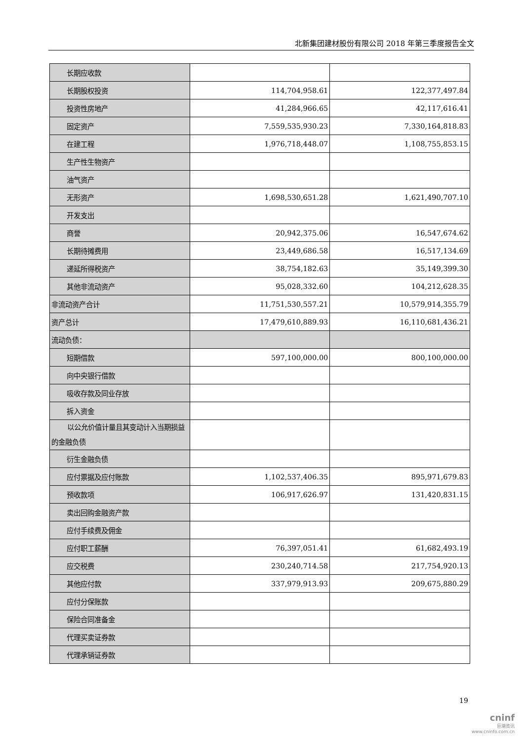北新集团建材股份有限公司 2018 年第三季度报告全文
| 长期应收款 | | |
| 长期股权投资 | 114,704,958.61 | 122,377,497.84 |
| 投资性房地产 | 41,284,966.65 | 42,117,616.41 |
| 固定资产 | 7,559,535,930.23 | 7,330,164,818.83 |
| 在建工程 | 1,976,718,448.07 | 1,108,755,853.15 |
| 生产性生物资产 | | |
| 油气资产 | | |
| 无形资产 | 1,698,530,651.28 | 1,621,490,707.10 |
| 开发支出 | | |
| 商誉 | 20,942,375.06 | 16,547,674.62 |
| 长期待摊费用 | 23,449,686.58 | 16,517,134.69 |
| 递延所得税资产 | 38,754,182.63 | 35,149,399.30 |
| 其他非流动资产 | 95,028,332.60 | 104,212,628.35 |
| 非流动资产合计 | 11,751,530,557.21 | 10,579,914,355.79 |
| 资产总计 | 17,479,610,889.93 | 16,110,681,436.21 |
| 流动负债： | | |
| 短期借款 | 597,100,000.00 | 800,100,000.00 |
| 向中央银行借款 | | |
| 吸收存款及同业存放 | | |
| 拆入资金 | | |
| 以公允价值计量且其变动计入当期损益的金融负债 | | |
| 衍生金融负债 | | |
| 应付票据及应付账款 | 1,102,537,406.35 | 895,971,679.83 |
| 预收款项 | 106,917,626.97 | 131,420,831.15 |
| 卖出回购金融资产款 | | |
| 应付手续费及佣金 | | |
| 应付职工薪酬 | 76,397,051.41 | 61,682,493.19 |
| 应交税费 | 230,240,714.58 | 217,754,920.13 |
| 其他应付款 | 337,979,913.93 | 209,675,880.29 |
| 应付分保账款 | | |
| 保险合同准备金 | | |
| 代理买卖证券款 | | |
| 代理承销证券款 | | |
19
cninf
巨潮资讯
www.cninfo.com.cn